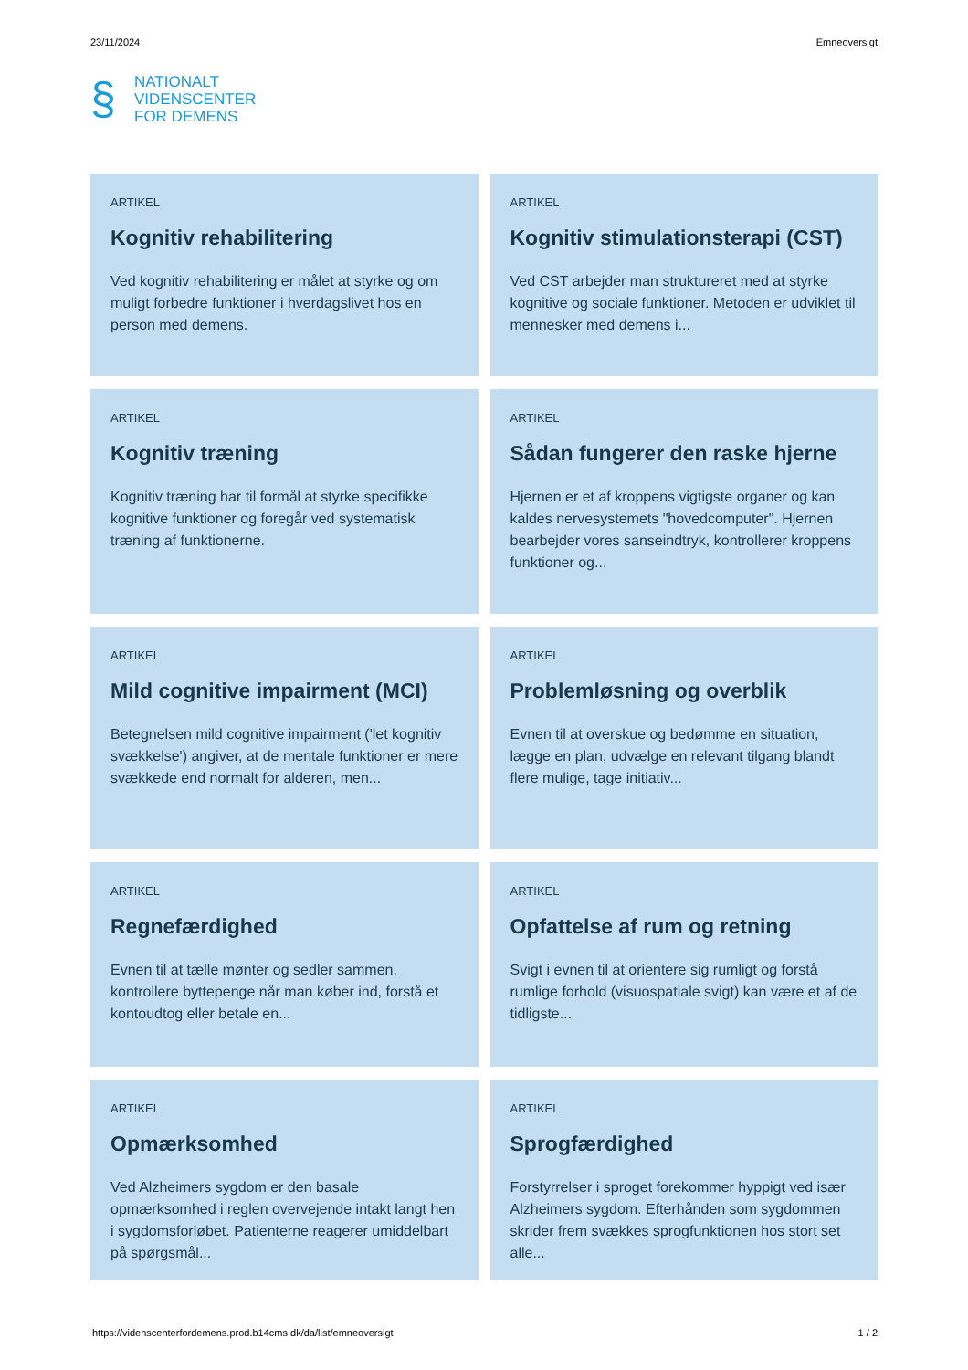23/11/2024 Emneoversigt
§
NATIONALT
VIDENSCENTER
FOR DEMENS
ARTIKEL
Kognitiv rehabilitering
Ved kognitiv rehabilitering er målet at styrke og om muligt forbedre funktioner i hverdagslivet hos en person med demens.
ARTIKEL
Kognitiv stimulationsterapi (CST)
Ved CST arbejder man struktureret med at styrke kognitive og sociale funktioner. Metoden er udviklet til mennesker med demens i...
ARTIKEL
Kognitiv træning
Kognitiv træning har til formål at styrke specifikke kognitive funktioner og foregår ved systematisk træning af funktionerne.
ARTIKEL
Sådan fungerer den raske hjerne
Hjernen er et af kroppens vigtigste organer og kan kaldes nervesystemets "hovedcomputer". Hjernen bearbejder vores sanseindtryk, kontrollerer kroppens funktioner og...
ARTIKEL
Mild cognitive impairment (MCI)
Betegnelsen mild cognitive impairment ('let kognitiv svækkelse') angiver, at de mentale funktioner er mere svækkede end normalt for alderen, men...
ARTIKEL
Problemløsning og overblik
Evnen til at overskue og bedømme en situation, lægge en plan, udvælge en relevant tilgang blandt flere mulige, tage initiativ...
ARTIKEL
Regnefærdighed
Evnen til at tælle mønter og sedler sammen, kontrollere byttepenge når man køber ind, forstå et kontoudtog eller betale en...
ARTIKEL
Opfattelse af rum og retning
Svigt i evnen til at orientere sig rumligt og forstå rumlige forhold (visuospatiale svigt) kan være et af de tidligste...
ARTIKEL
Opmærksomhed
Ved Alzheimers sygdom er den basale opmærksomhed i reglen overvejende intakt langt hen i sygdomsforløbet. Patienterne reagerer umiddelbart på spørgsmål...
ARTIKEL
Sprogfærdighed
Forstyrrelser i sproget forekommer hyppigt ved især Alzheimers sygdom. Efterhånden som sygdommen skrider frem svækkes sprogfunktionen hos stort set alle...
https://videnscenterfordemens.prod.b14cms.dk/da/list/emneoversigt 1 / 2